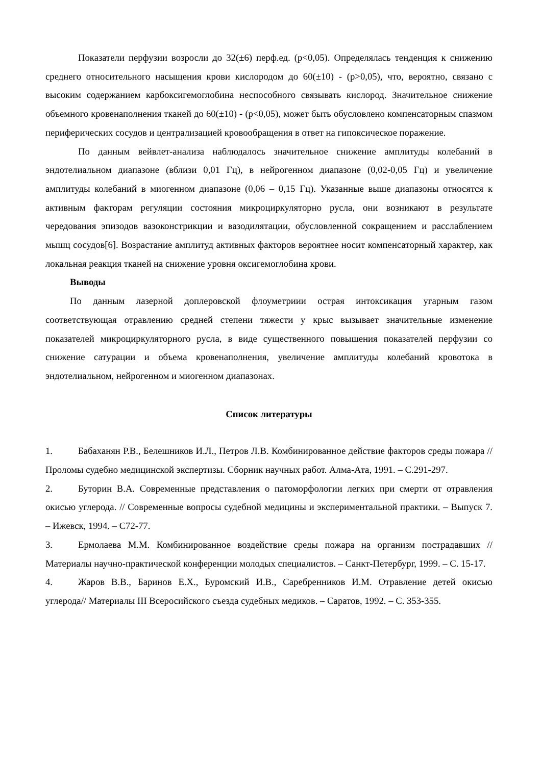Показатели перфузии возросли до 32(±6) перф.ед. (р<0,05). Определялась тенденция к снижению среднего относительного насыщения крови кислородом до 60(±10) - (р>0,05), что, вероятно, связано с высоким содержанием карбоксигемоглобина неспособного связывать кислород. Значительное снижение объемного кровенаполнения тканей до 60(±10) - (р<0,05), может быть обусловлено компенсаторным спазмом периферических сосудов и централизацией кровообращения в ответ на гипоксическое поражение.
По данным вейвлет-анализа наблюдалось значительное снижение амплитуды колебаний в эндотелиальном диапазоне (вблизи 0,01 Гц), в нейрогенном диапазоне (0,02-0,05 Гц) и увеличение амплитуды колебаний в миогенном диапазоне (0,06 – 0,15 Гц). Указанные выше диапазоны относятся к активным факторам регуляции состояния микроциркуляторно русла, они возникают в результате чередования эпизодов вазоконстрикции и вазодилятации, обусловленной сокращением и расслаблением мышц сосудов[6]. Возрастание амплитуд активных факторов вероятнее носит компенсаторный характер, как локальная реакция тканей на снижение уровня оксигемоглобина крови.
Выводы
По данным лазерной доплеровской флоуметриии острая интоксикация угарным газом соответствующая отравлению средней степени тяжести у крыс вызывает значительные изменение показателей микроциркуляторного русла, в виде существенного повышения показателей перфузии со снижение сатурации и объема кровенаполнения, увеличение амплитуды колебаний кровотока в эндотелиальном, нейрогенном и миогенном диапазонах.
Список литературы
1. Бабаханян Р.В., Белешников И.Л., Петров Л.В. Комбинированное действие факторов среды пожара // Проломы судебно медицинской экспертизы. Сборник научных работ. Алма-Ата, 1991. – С.291-297.
2. Буторин В.А. Современные представления о патоморфологии легких при смерти от отравления окисью углерода. // Современные вопросы судебной медицины и экспериментальной практики. – Выпуск 7. – Ижевск, 1994. – С72-77.
3. Ермолаева М.М. Комбинированное воздействие среды пожара на организм пострадавших // Материалы научно-практической конференции молодых специалистов. – Санкт-Петербург, 1999. – С. 15-17.
4. Жаров В.В., Баринов Е.Х., Буромский И.В., Саребренников И.М. Отравление детей окисью углерода// Материалы III Всеросийского съезда судебных медиков. – Саратов, 1992. – С. 353-355.